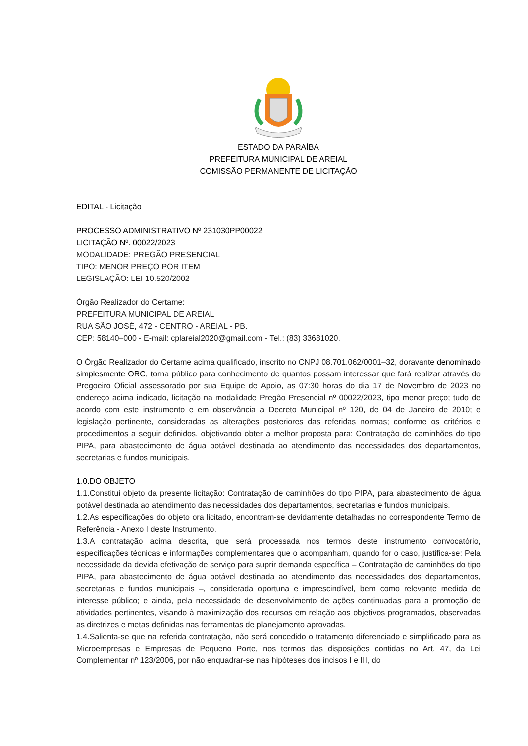ESTADO DA PARAÍBA
PREFEITURA MUNICIPAL DE AREIAL
COMISSÃO PERMANENTE DE LICITAÇÃO
EDITAL - Licitação
PROCESSO ADMINISTRATIVO Nº 231030PP00022
LICITAÇÃO Nº. 00022/2023
MODALIDADE: PREGÃO PRESENCIAL
TIPO: MENOR PREÇO POR ITEM
LEGISLAÇÃO: LEI 10.520/2002
Órgão Realizador do Certame:
PREFEITURA MUNICIPAL DE AREIAL
RUA SÃO JOSÉ, 472 - CENTRO - AREIAL - PB.
CEP: 58140–000 - E-mail: cplareial2020@gmail.com - Tel.: (83) 33681020.
O Órgão Realizador do Certame acima qualificado, inscrito no CNPJ 08.701.062/0001–32, doravante denominado simplesmente ORC, torna público para conhecimento de quantos possam interessar que fará realizar através do Pregoeiro Oficial assessorado por sua Equipe de Apoio, as 07:30 horas do dia 17 de Novembro de 2023 no endereço acima indicado, licitação na modalidade Pregão Presencial nº 00022/2023, tipo menor preço; tudo de acordo com este instrumento e em observância a Decreto Municipal nº 120, de 04 de Janeiro de 2010; e legislação pertinente, consideradas as alterações posteriores das referidas normas; conforme os critérios e procedimentos a seguir definidos, objetivando obter a melhor proposta para: Contratação de caminhões do tipo PIPA, para abastecimento de água potável destinada ao atendimento das necessidades dos departamentos, secretarias e fundos municipais.
1.0.DO OBJETO
1.1.Constitui objeto da presente licitação: Contratação de caminhões do tipo PIPA, para abastecimento de água potável destinada ao atendimento das necessidades dos departamentos, secretarias e fundos municipais.
1.2.As especificações do objeto ora licitado, encontram-se devidamente detalhadas no correspondente Termo de Referência - Anexo I deste Instrumento.
1.3.A contratação acima descrita, que será processada nos termos deste instrumento convocatório, especificações técnicas e informações complementares que o acompanham, quando for o caso, justifica-se: Pela necessidade da devida efetivação de serviço para suprir demanda específica – Contratação de caminhões do tipo PIPA, para abastecimento de água potável destinada ao atendimento das necessidades dos departamentos, secretarias e fundos municipais –, considerada oportuna e imprescindível, bem como relevante medida de interesse público; e ainda, pela necessidade de desenvolvimento de ações continuadas para a promoção de atividades pertinentes, visando à maximização dos recursos em relação aos objetivos programados, observadas as diretrizes e metas definidas nas ferramentas de planejamento aprovadas.
1.4.Salienta-se que na referida contratação, não será concedido o tratamento diferenciado e simplificado para as Microempresas e Empresas de Pequeno Porte, nos termos das disposições contidas no Art. 47, da Lei Complementar nº 123/2006, por não enquadrar-se nas hipóteses dos incisos I e III, do